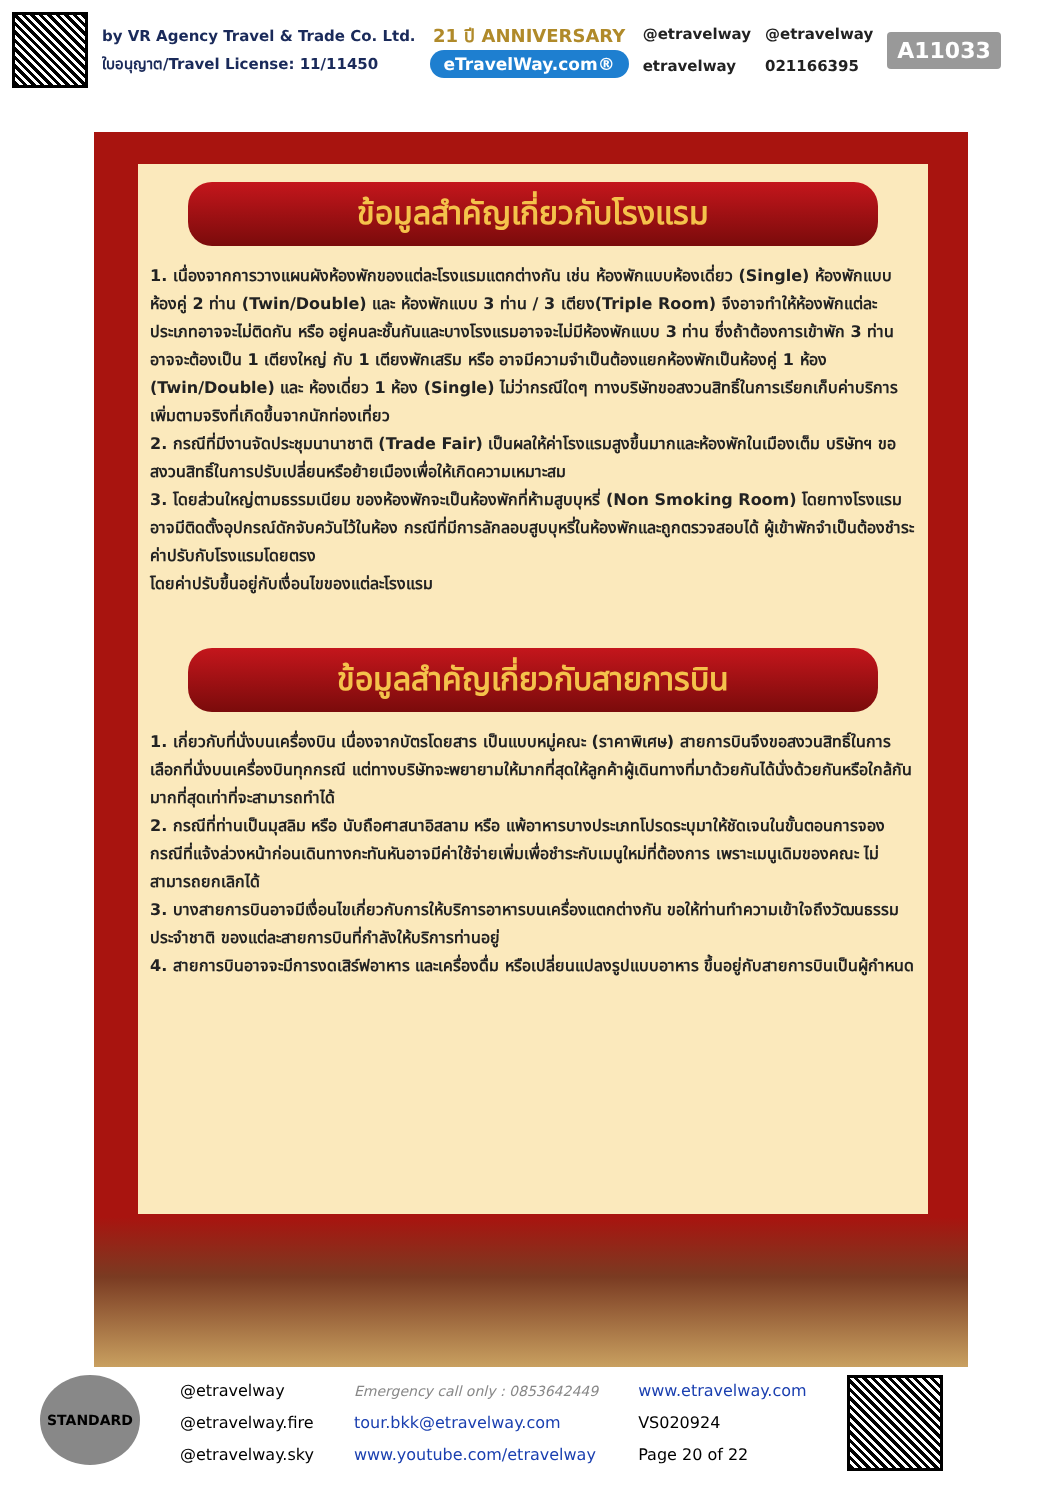by VR Agency Travel & Trade Co. Ltd.
ใบอนุญาต/Travel License: 11/11450
21 ปี ANNIVERSARY
eTravelWay.com®
@etravelway
etravelway
@etravelway
021166395
A11033
ข้อมูลสำคัญเกี่ยวกับโรงแรม
1. เนื่องจากการวางแผนผังห้องพักของแต่ละโรงแรมแตกต่างกัน เช่น ห้องพักแบบห้องเดี่ยว (Single) ห้องพักแบบห้องคู่ 2 ท่าน (Twin/Double) และ ห้องพักแบบ 3 ท่าน / 3 เตียง(Triple Room) จึงอาจทำให้ห้องพักแต่ละประเภทอาจจะไม่ติดกัน หรือ อยู่คนละชั้นกันและบางโรงแรมอาจจะไม่มีห้องพักแบบ 3 ท่าน ซึ่งถ้าต้องการเข้าพัก 3 ท่าน อาจจะต้องเป็น 1 เตียงใหญ่ กับ 1 เตียงพักเสริม หรือ อาจมีความจำเป็นต้องแยกห้องพักเป็นห้องคู่ 1 ห้อง (Twin/Double) และ ห้องเดี่ยว 1 ห้อง (Single) ไม่ว่ากรณีใดๆ ทางบริษัทขอสงวนสิทธิ์ในการเรียกเก็บค่าบริการเพิ่มตามจริงที่เกิดขึ้นจากนักท่องเที่ยว
2. กรณีที่มีงานจัดประชุมนานาชาติ (Trade Fair) เป็นผลให้ค่าโรงแรมสูงขึ้นมากและห้องพักในเมืองเต็ม บริษัทฯ ขอสงวนสิทธิ์ในการปรับเปลี่ยนหรือย้ายเมืองเพื่อให้เกิดความเหมาะสม
3. โดยส่วนใหญ่ตามธรรมเนียม ของห้องพักจะเป็นห้องพักที่ห้ามสูบบุหรี่ (Non Smoking Room) โดยทางโรงแรมอาจมีติดตั้งอุปกรณ์ดักจับควันไว้ในห้อง กรณีที่มีการลักลอบสูบบุหรี่ในห้องพักและถูกตรวจสอบได้ ผู้เข้าพักจำเป็นต้องชำระค่าปรับกับโรงแรมโดยตรง
โดยค่าปรับขึ้นอยู่กับเงื่อนไขของแต่ละโรงแรม
ข้อมูลสำคัญเกี่ยวกับสายการบิน
1. เกี่ยวกับที่นั่งบนเครื่องบิน เนื่องจากบัตรโดยสาร เป็นแบบหมู่คณะ (ราคาพิเศษ) สายการบินจึงขอสงวนสิทธิ์ในการเลือกที่นั่งบนเครื่องบินทุกกรณี แต่ทางบริษัทจะพยายามให้มากที่สุดให้ลูกค้าผู้เดินทางที่มาด้วยกันได้นั่งด้วยกันหรือใกล้กันมากที่สุดเท่าที่จะสามารถทำได้
2. กรณีที่ท่านเป็นมุสลิม หรือ นับถือศาสนาอิสลาม หรือ แพ้อาหารบางประเภทโปรดระบุมาให้ชัดเจนในขั้นตอนการจอง กรณีที่แจ้งล่วงหน้าก่อนเดินทางกะทันหันอาจมีค่าใช้จ่ายเพิ่มเพื่อชำระกับเมนูใหม่ที่ต้องการ เพราะเมนูเดิมของคณะ ไม่สามารถยกเลิกได้
3. บางสายการบินอาจมีเงื่อนไขเกี่ยวกับการให้บริการอาหารบนเครื่องแตกต่างกัน ขอให้ท่านทำความเข้าใจถึงวัฒนธรรมประจำชาติ ของแต่ละสายการบินที่กำลังให้บริการท่านอยู่
4. สายการบินอาจจะมีการงดเสิร์ฟอาหาร และเครื่องดื่ม หรือเปลี่ยนแปลงรูปแบบอาหาร ขึ้นอยู่กับสายการบินเป็นผู้กำหนด
STANDARD
@etravelway
@etravelway.fire
@etravelway.sky
Emergency call only : 0853642449
tour.bkk@etravelway.com
www.youtube.com/etravelway
www.etravelway.com
VS020924
Page 20 of 22